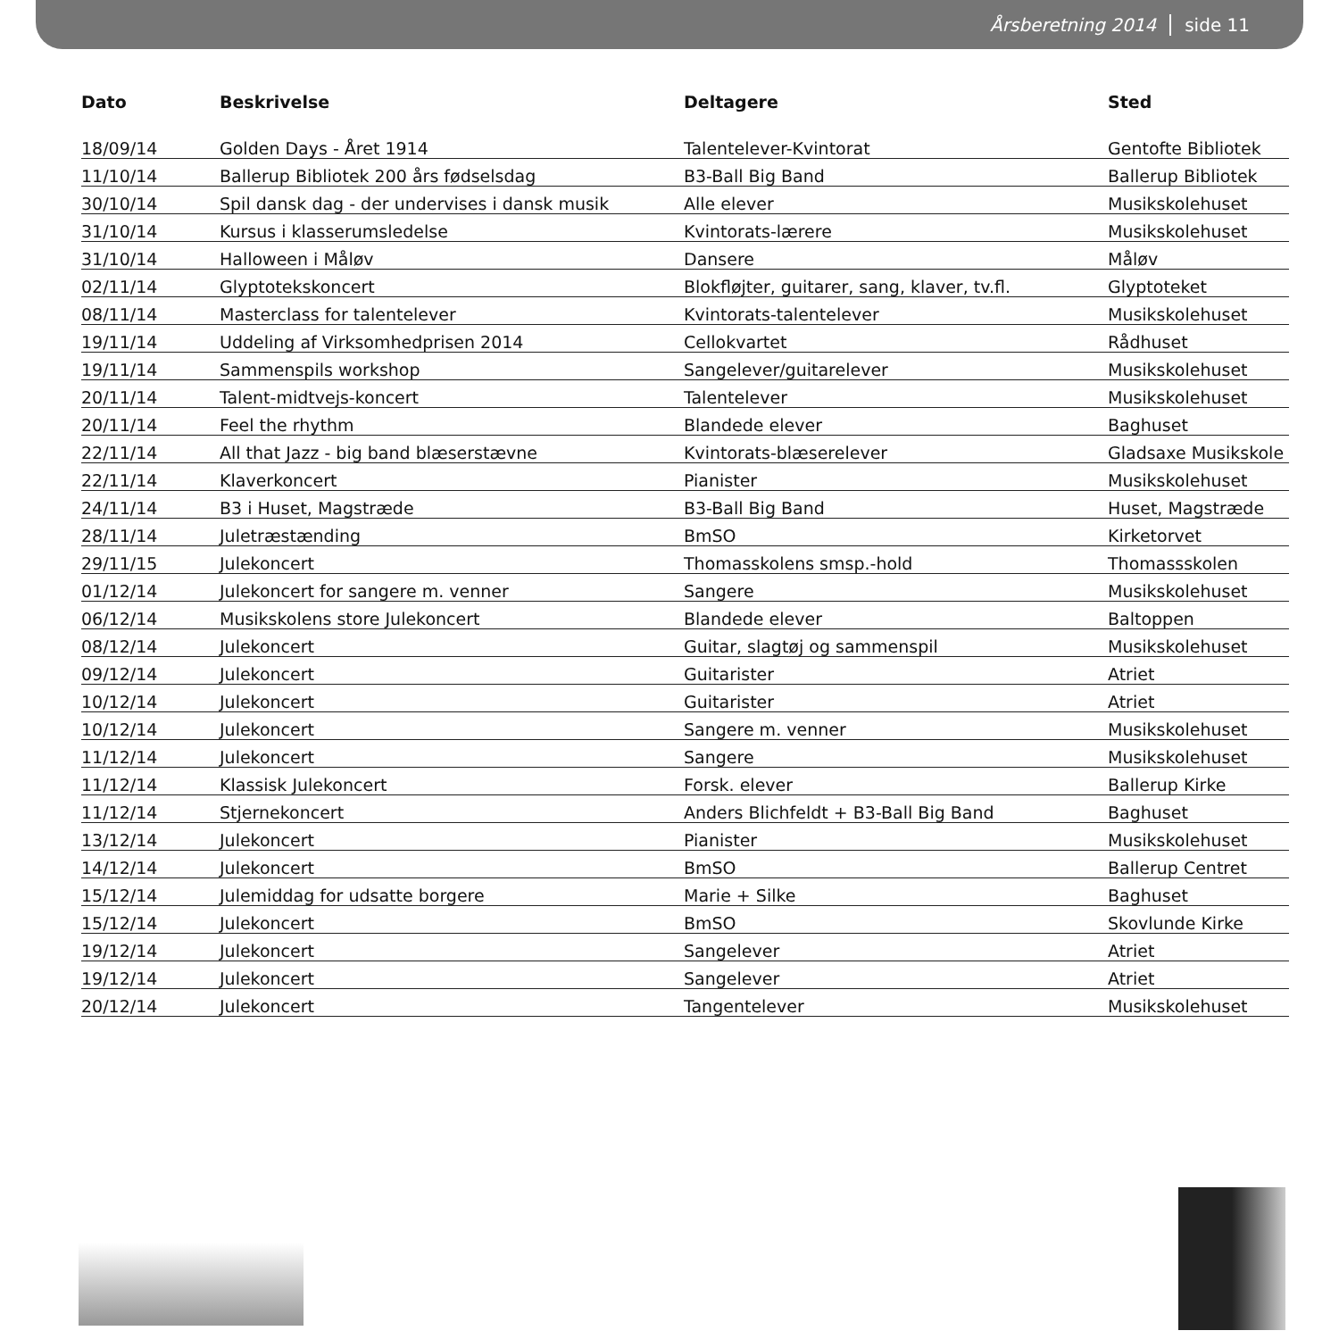Årsberetning 2014 side 11
| Dato | Beskrivelse | Deltagere | Sted |
| --- | --- | --- | --- |
| 18/09/14 | Golden Days - Året 1914 | Talentelever-Kvintorat | Gentofte Bibliotek |
| 11/10/14 | Ballerup Bibliotek 200 års fødselsdag | B3-Ball Big Band | Ballerup Bibliotek |
| 30/10/14 | Spil dansk dag - der undervises i dansk musik | Alle elever | Musikskolehuset |
| 31/10/14 | Kursus i klasserumsledelse | Kvintorats-lærere | Musikskolehuset |
| 31/10/14 | Halloween i Måløv | Dansere | Måløv |
| 02/11/14 | Glyptotekskoncert | Blokfløjter, guitarer, sang, klaver, tv.fl. | Glyptoteket |
| 08/11/14 | Masterclass for talentelever | Kvintorats-talentelever | Musikskolehuset |
| 19/11/14 | Uddeling af Virksomhedprisen 2014 | Cellokvartet | Rådhuset |
| 19/11/14 | Sammenspils workshop | Sangelever/guitarelever | Musikskolehuset |
| 20/11/14 | Talent-midtvejs-koncert | Talentelever | Musikskolehuset |
| 20/11/14 | Feel the rhythm | Blandede elever | Baghuset |
| 22/11/14 | All that Jazz - big band blæserstævne | Kvintorats-blæserelever | Gladsaxe Musikskole |
| 22/11/14 | Klaverkoncert | Pianister | Musikskolehuset |
| 24/11/14 | B3 i Huset, Magstræde | B3-Ball Big Band | Huset, Magstræde |
| 28/11/14 | Juletræstænding | BmSO | Kirketorvet |
| 29/11/15 | Julekoncert | Thomasskolens smsp.-hold | Thomassskolen |
| 01/12/14 | Julekoncert for sangere m. venner | Sangere | Musikskolehuset |
| 06/12/14 | Musikskolens store Julekoncert | Blandede elever | Baltoppen |
| 08/12/14 | Julekoncert | Guitar, slagtøj og sammenspil | Musikskolehuset |
| 09/12/14 | Julekoncert | Guitarister | Atriet |
| 10/12/14 | Julekoncert | Guitarister | Atriet |
| 10/12/14 | Julekoncert | Sangere m. venner | Musikskolehuset |
| 11/12/14 | Julekoncert | Sangere | Musikskolehuset |
| 11/12/14 | Klassisk Julekoncert | Forsk. elever | Ballerup Kirke |
| 11/12/14 | Stjernekoncert | Anders Blichfeldt + B3-Ball Big Band | Baghuset |
| 13/12/14 | Julekoncert | Pianister | Musikskolehuset |
| 14/12/14 | Julekoncert | BmSO | Ballerup Centret |
| 15/12/14 | Julemiddag for udsatte borgere | Marie + Silke | Baghuset |
| 15/12/14 | Julekoncert | BmSO | Skovlunde Kirke |
| 19/12/14 | Julekoncert | Sangelever | Atriet |
| 19/12/14 | Julekoncert | Sangelever | Atriet |
| 20/12/14 | Julekoncert | Tangentelever | Musikskolehuset |